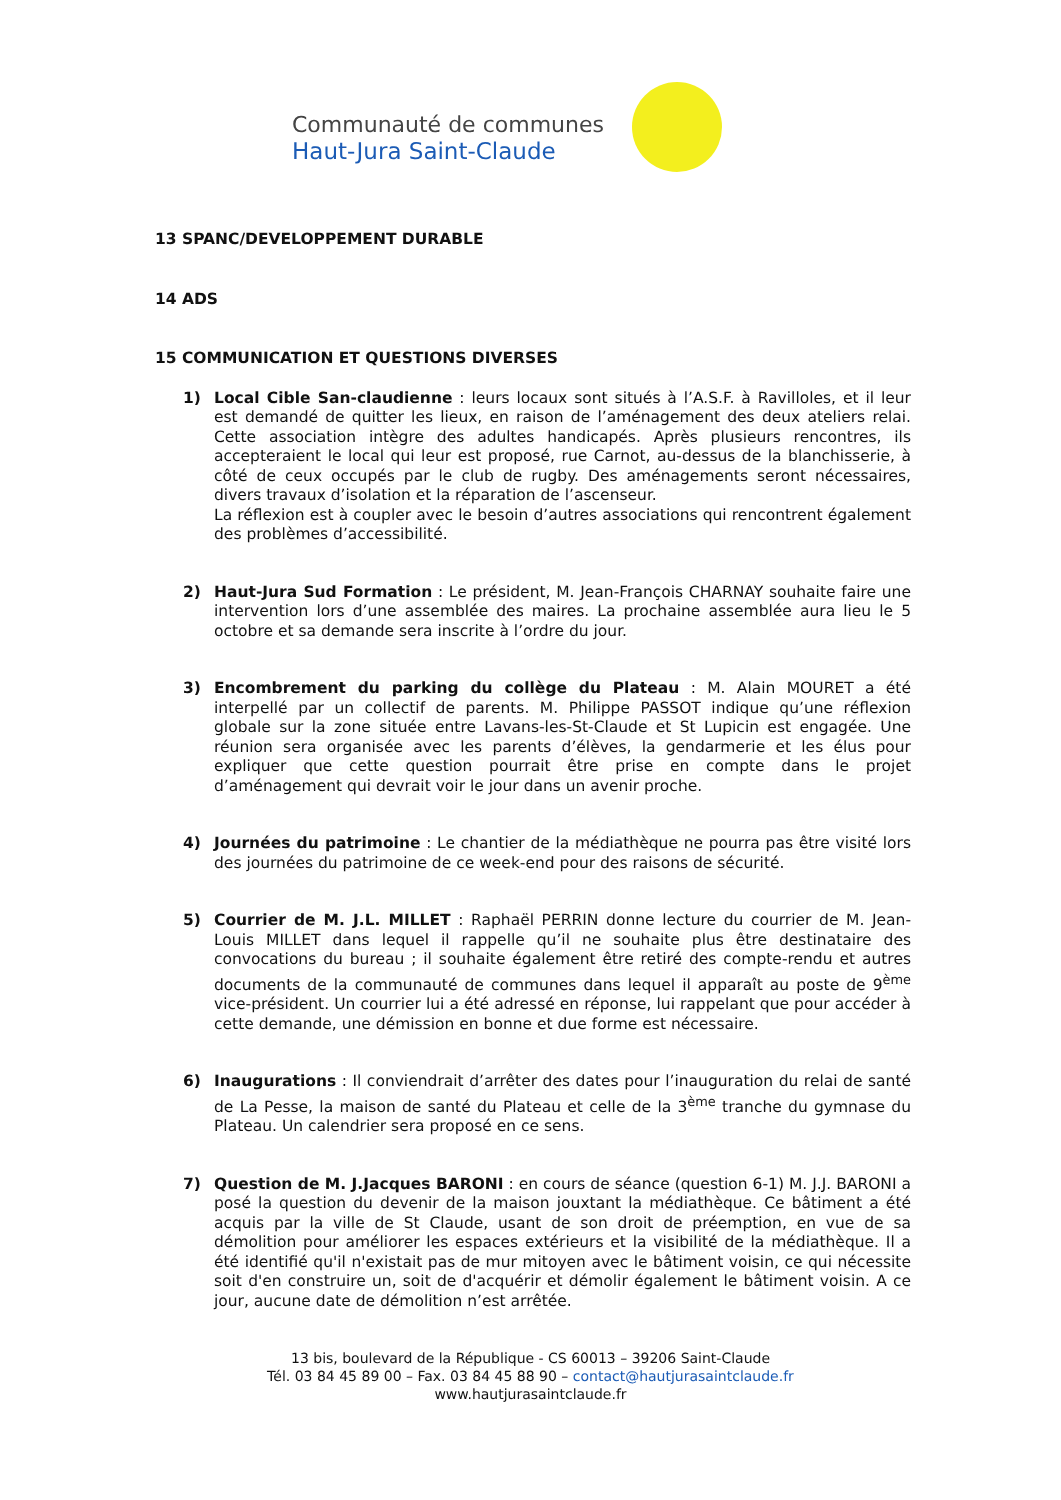Communauté de communes
Haut-Jura Saint-Claude
13 SPANC/DEVELOPPEMENT DURABLE
14 ADS
15 COMMUNICATION ET QUESTIONS DIVERSES
1) Local Cible San-claudienne : leurs locaux sont situés à l’A.S.F. à Ravilloles, et il leur est demandé de quitter les lieux, en raison de l’aménagement des deux ateliers relai. Cette association intègre des adultes handicapés. Après plusieurs rencontres, ils accepteraient le local qui leur est proposé, rue Carnot, au-dessus de la blanchisserie, à côté de ceux occupés par le club de rugby. Des aménagements seront nécessaires, divers travaux d’isolation et la réparation de l’ascenseur.
La réflexion est à coupler avec le besoin d’autres associations qui rencontrent également des problèmes d’accessibilité.
2) Haut-Jura Sud Formation : Le président, M. Jean-François CHARNAY souhaite faire une intervention lors d’une assemblée des maires. La prochaine assemblée aura lieu le 5 octobre et sa demande sera inscrite à l’ordre du jour.
3) Encombrement du parking du collège du Plateau : M. Alain MOURET a été interpellé par un collectif de parents. M. Philippe PASSOT indique qu’une réflexion globale sur la zone située entre Lavans-les-St-Claude et St Lupicin est engagée. Une réunion sera organisée avec les parents d’élèves, la gendarmerie et les élus pour expliquer que cette question pourrait être prise en compte dans le projet d’aménagement qui devrait voir le jour dans un avenir proche.
4) Journées du patrimoine : Le chantier de la médiathèque ne pourra pas être visité lors des journées du patrimoine de ce week-end pour des raisons de sécurité.
5) Courrier de M. J.L. MILLET : Raphaël PERRIN donne lecture du courrier de M. Jean-Louis MILLET dans lequel il rappelle qu’il ne souhaite plus être destinataire des convocations du bureau ; il souhaite également être retiré des compte-rendu et autres documents de la communauté de communes dans lequel il apparaît au poste de 9<sup>ème</sup> vice-président. Un courrier lui a été adressé en réponse, lui rappelant que pour accéder à cette demande, une démission en bonne et due forme est nécessaire.
6) Inaugurations : Il conviendrait d’arrêter des dates pour l’inauguration du relai de santé de La Pesse, la maison de santé du Plateau et celle de la 3<sup>ème</sup> tranche du gymnase du Plateau. Un calendrier sera proposé en ce sens.
7) Question de M. J.Jacques BARONI : en cours de séance (question 6-1) M. J.J. BARONI a posé la question du devenir de la maison jouxtant la médiathèque. Ce bâtiment a été acquis par la ville de St Claude, usant de son droit de préemption, en vue de sa démolition pour améliorer les espaces extérieurs et la visibilité de la médiathèque. Il a été identifié qu'il n'existait pas de mur mitoyen avec le bâtiment voisin, ce qui nécessite soit d'en construire un, soit de d'acquérir et démolir également le bâtiment voisin. A ce jour, aucune date de démolition n’est arrêtée.
13 bis, boulevard de la République - CS 60013 – 39206 Saint-Claude
Tél. 03 84 45 89 00 – Fax. 03 84 45 88 90 – contact@hautjurasaintclaude.fr
www.hautjurasaintclaude.fr